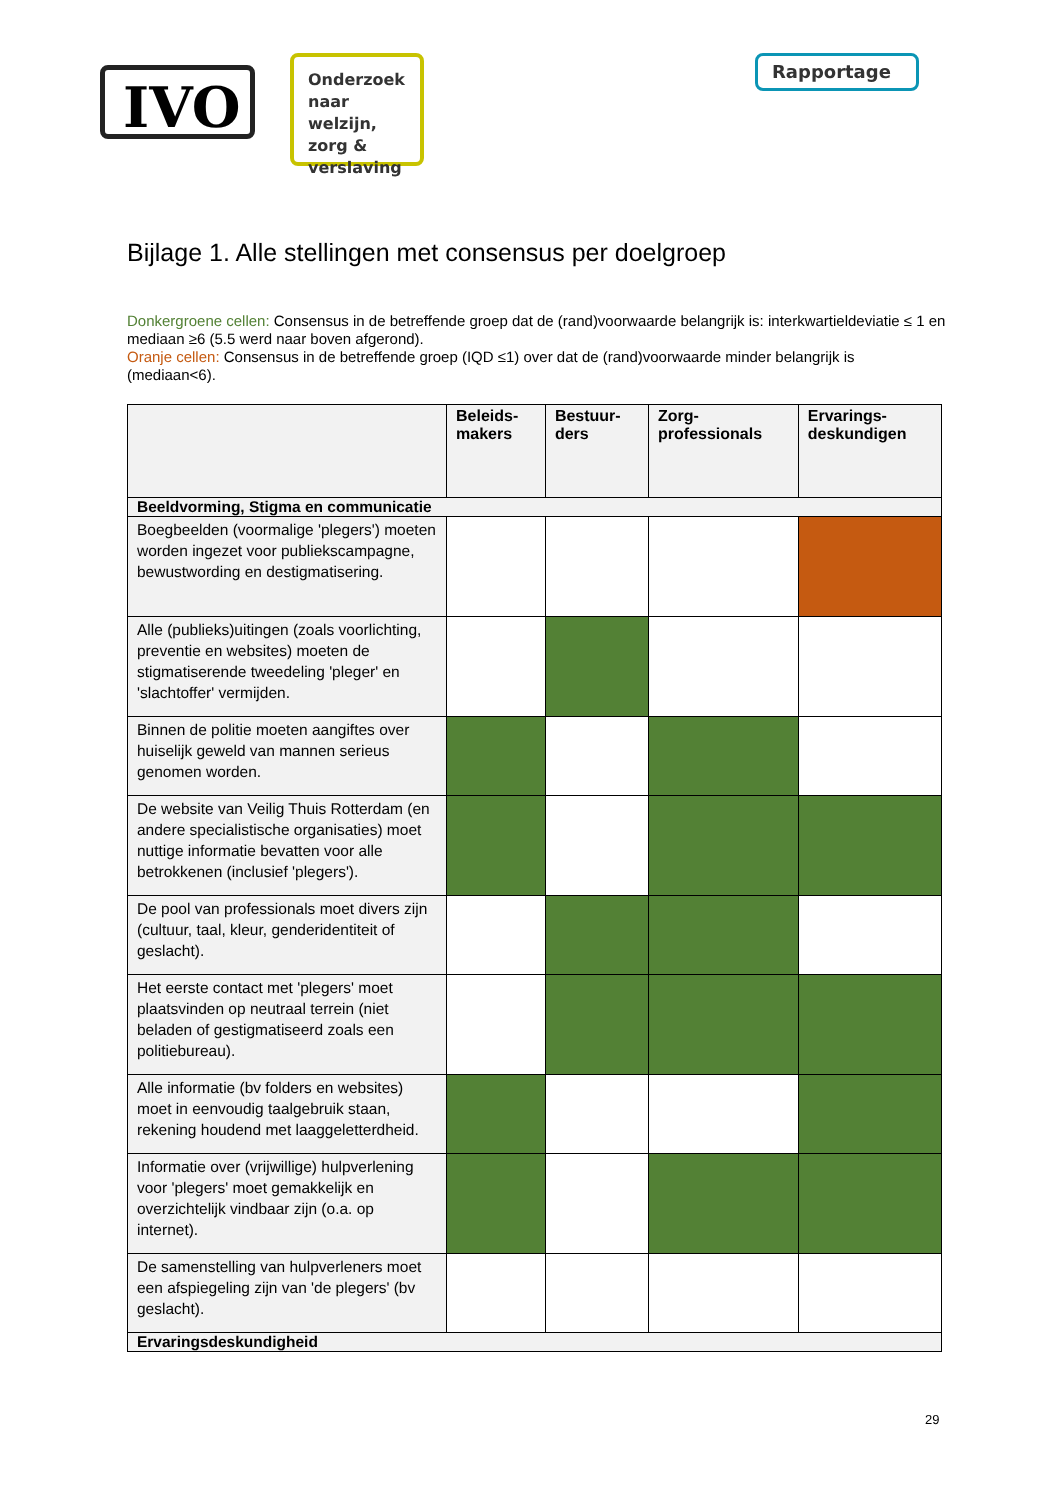IVO
Onderzoek naar welzijn, zorg & verslaving
Rapportage
Bijlage 1. Alle stellingen met consensus per doelgroep
Donkergroene cellen: Consensus in de betreffende groep dat de (rand)voorwaarde belangrijk is: interkwartieldeviatie ≤ 1 en mediaan ≥6 (5.5 werd naar boven afgerond).
Oranje cellen: Consensus in de betreffende groep (IQD ≤1) over dat de (rand)voorwaarde minder belangrijk is (mediaan<6).
| | Beleids- makers | Bestuur- ders | Zorg- professionals | Ervarings- deskundigen |
| --- | --- | --- | --- | --- |
| Beeldvorming, Stigma en communicatie | | | | |
| Boegbeelden (voormalige 'plegers') moeten worden ingezet voor publiekscampagne, bewustwording en destigmatisering. | | | | |
| Alle (publieks)uitingen (zoals voorlichting, preventie en websites) moeten de stigmatiserende tweedeling 'pleger' en 'slachtoffer' vermijden. | | | | |
| Binnen de politie moeten aangiftes over huiselijk geweld van mannen serieus genomen worden. | | | | |
| De website van Veilig Thuis Rotterdam (en andere specialistische organisaties) moet nuttige informatie bevatten voor alle betrokkenen (inclusief 'plegers'). | | | | |
| De pool van professionals moet divers zijn (cultuur, taal, kleur, genderidentiteit of geslacht). | | | | |
| Het eerste contact met 'plegers' moet plaatsvinden op neutraal terrein (niet beladen of gestigmatiseerd zoals een politiebureau). | | | | |
| Alle informatie (bv folders en websites) moet in eenvoudig taalgebruik staan, rekening houdend met laaggeletterdheid. | | | | |
| Informatie over (vrijwillige) hulpverlening voor 'plegers' moet gemakkelijk en overzichtelijk vindbaar zijn (o.a. op internet). | | | | |
| De samenstelling van hulpverleners moet een afspiegeling zijn van 'de plegers' (bv geslacht). | | | | |
| Ervaringsdeskundigheid | | | | |
29